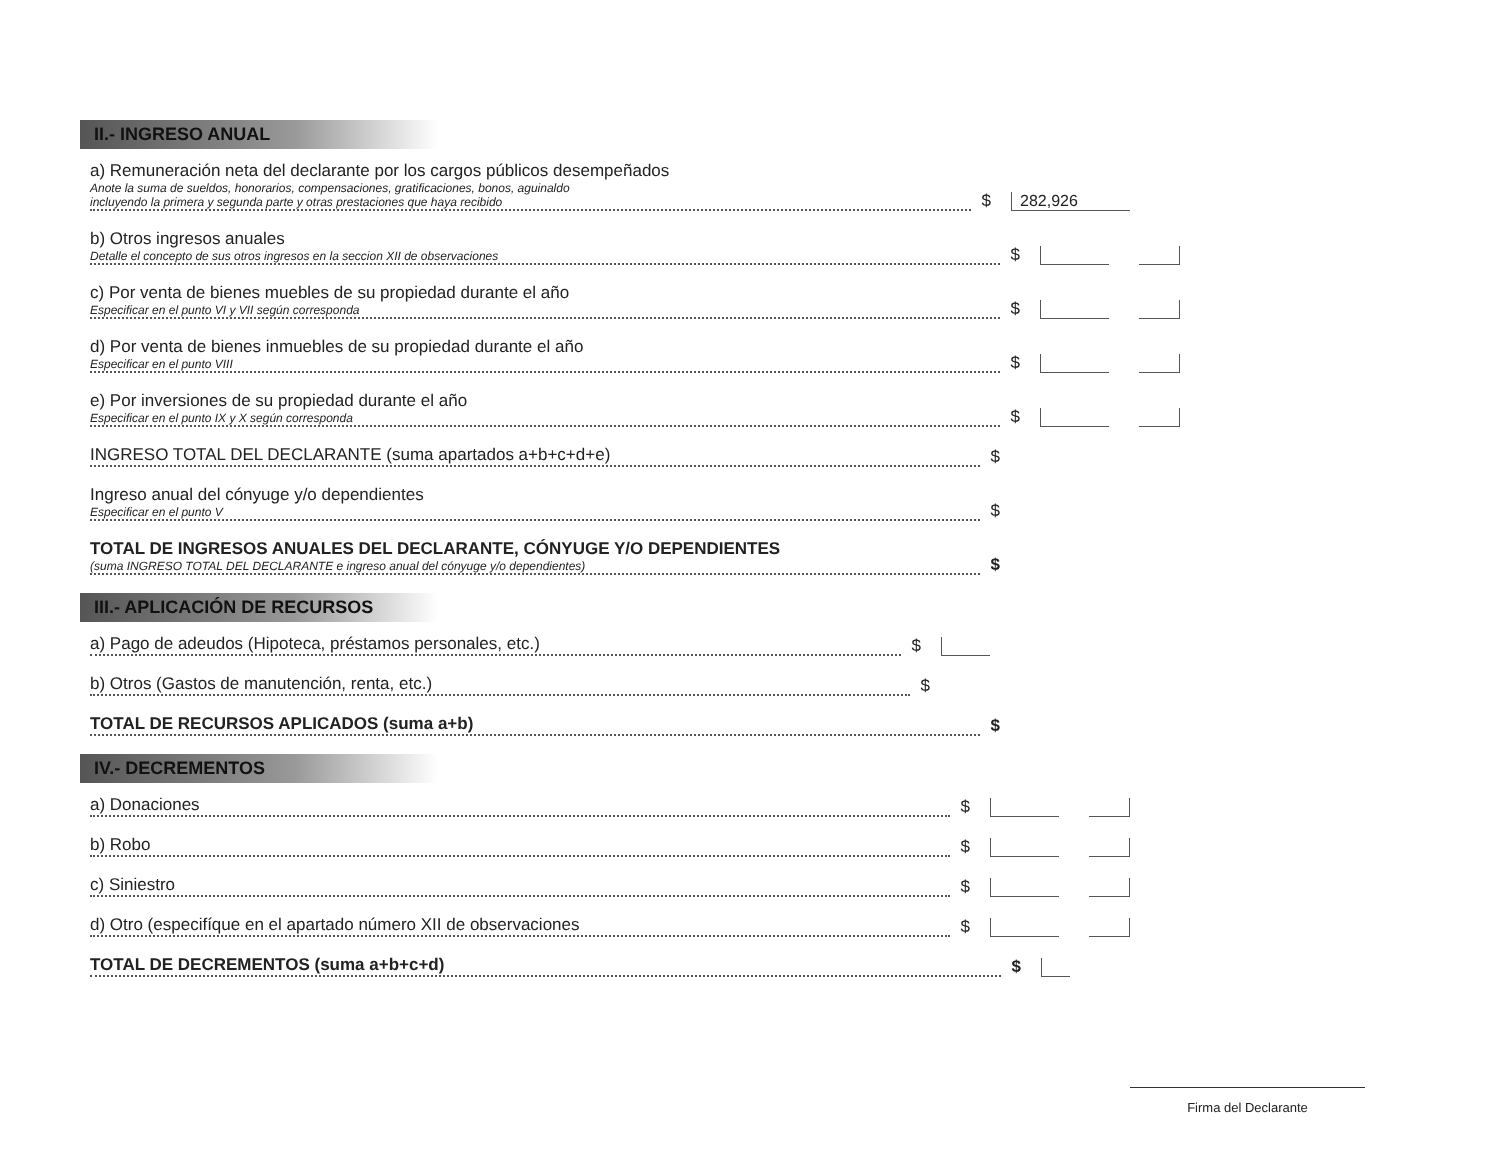II.- INGRESO ANUAL
a) Remuneración neta del declarante por los cargos públicos desempeñados
Anote la suma de sueldos, honorarios, compensaciones, gratificaciones, bonos, aguinaldo
incluyendo la primera y segunda parte y otras prestaciones que haya recibido
$
282,926
b) Otros ingresos anuales
Detalle el concepto de sus otros ingresos en la seccion XII de observaciones
$
c) Por venta de bienes muebles de su propiedad durante el año
Especificar en el punto VI y VII según corresponda
$
d) Por venta de bienes inmuebles de su propiedad durante el año
Especificar en el punto VIII
$
e) Por inversiones de su propiedad durante el año
Especificar en el punto IX y X según corresponda
$
INGRESO TOTAL DEL DECLARANTE (suma apartados a+b+c+d+e)
$
Ingreso anual del cónyuge y/o dependientes
Especificar en el punto V
$
TOTAL DE INGRESOS ANUALES DEL DECLARANTE, CÓNYUGE Y/O DEPENDIENTES
(suma INGRESO TOTAL DEL DECLARANTE e ingreso anual del cónyuge y/o dependientes)
$
III.- APLICACIÓN DE RECURSOS
a) Pago de adeudos (Hipoteca, préstamos personales, etc.)
$
b) Otros (Gastos de manutención, renta, etc.)
$
TOTAL DE RECURSOS APLICADOS (suma a+b)
$
IV.- DECREMENTOS
a) Donaciones
$
b) Robo
$
c) Siniestro
$
d) Otro (especifíque en el apartado número XII de observaciones
$
TOTAL DE DECREMENTOS (suma a+b+c+d)
$
Firma del Declarante